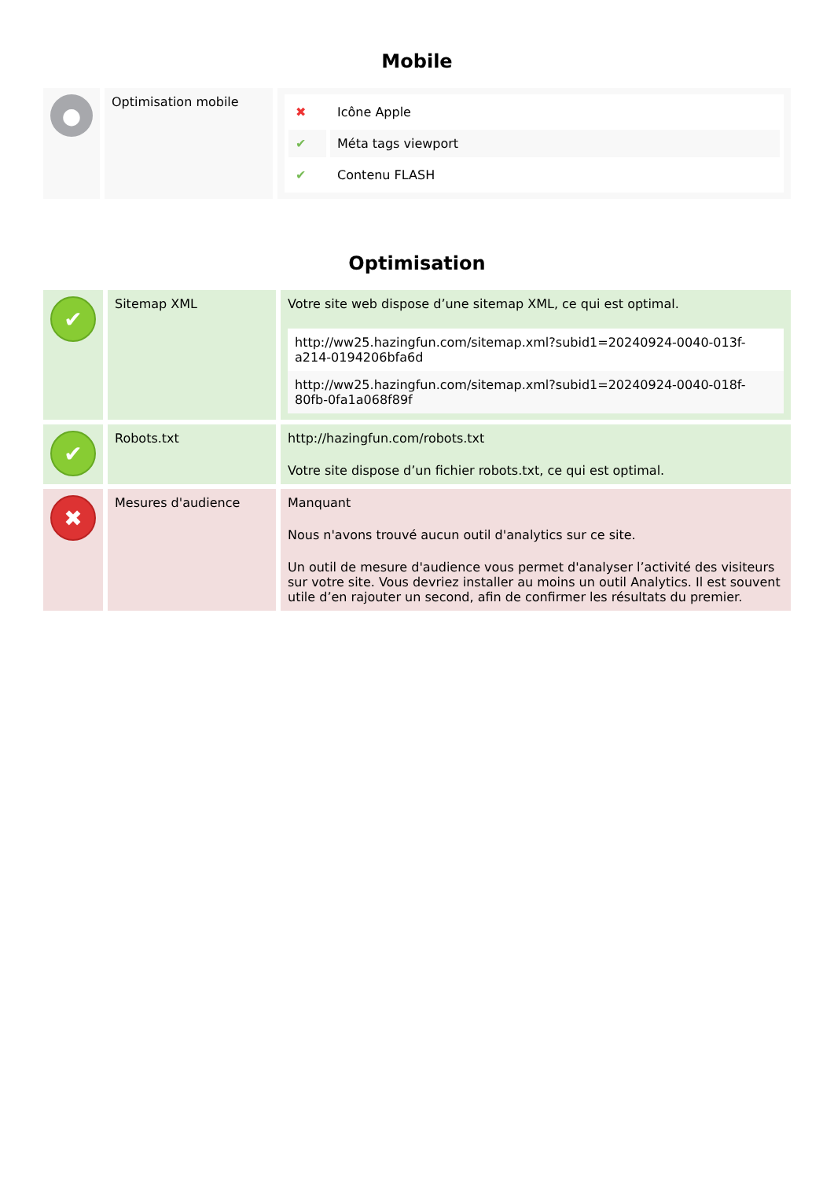Mobile
| ● | Optimisation mobile | / ✖ / Icône Apple / / ✔ / Méta tags viewport / / ✔ / Contenu FLASH / |
Optimisation
| ✔ | Sitemap XML | Votre site web dispose d’une sitemap XML, ce qui est optimal. http://ww25.hazingfun.com/sitemap.xml?subid1=20240924-0040-013f-a214-0194206bfa6d http://ww25.hazingfun.com/sitemap.xml?subid1=20240924-0040-018f-80fb-0fa1a068f89f |
| ✔ | Robots.txt | http://hazingfun.com/robots.txt Votre site dispose d’un fichier robots.txt, ce qui est optimal. |
| ✖ | Mesures d'audience | Manquant Nous n'avons trouvé aucun outil d'analytics sur ce site. Un outil de mesure d'audience vous permet d'analyser l’activité des visiteurs sur votre site. Vous devriez installer au moins un outil Analytics. Il est souvent utile d’en rajouter un second, afin de confirmer les résultats du premier. |